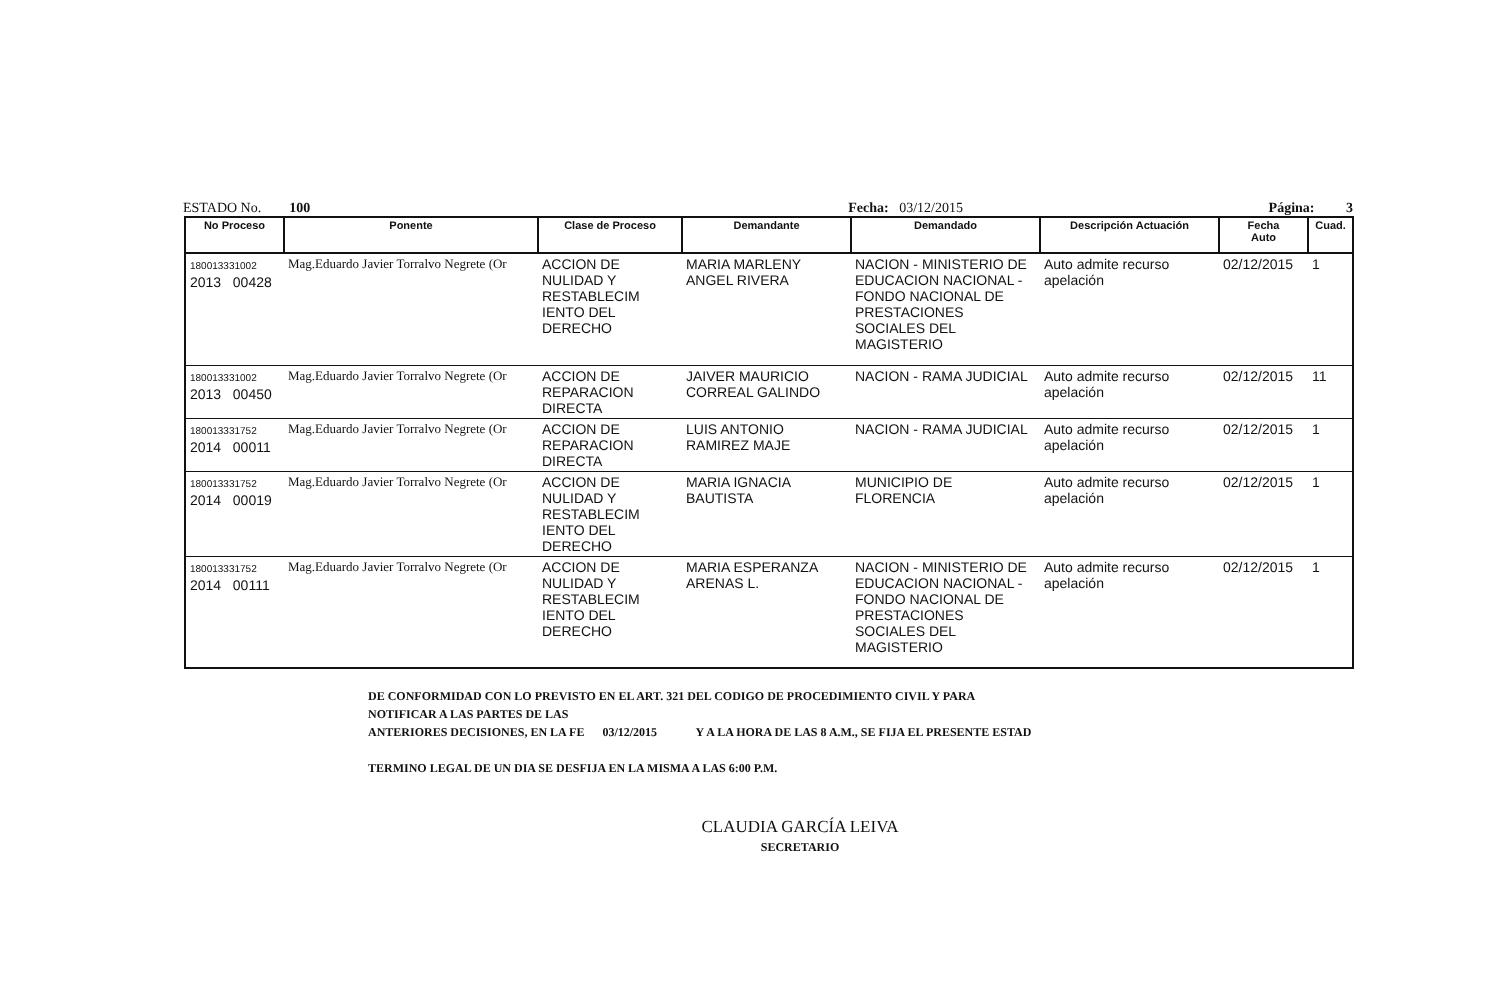ESTADO No. 100 Fecha: 03/12/2015 Página: 3
| No Proceso | Ponente | Clase de Proceso | Demandante | Demandado | Descripción Actuación | Fecha Auto | Cuad. |
| --- | --- | --- | --- | --- | --- | --- | --- |
| 180013331002 2013 00428 | Mag.Eduardo Javier Torralvo Negrete (Or | ACCION DE NULIDAD Y RESTABLECIM IENTO DEL DERECHO | MARIA MARLENY ANGEL RIVERA | NACION - MINISTERIO DE EDUCACION NACIONAL - FONDO NACIONAL DE PRESTACIONES SOCIALES DEL MAGISTERIO | Auto admite recurso apelación | 02/12/2015 | 1 |
| 180013331002 2013 00450 | Mag.Eduardo Javier Torralvo Negrete (Or | ACCION DE REPARACION DIRECTA | JAIVER MAURICIO CORREAL GALINDO | NACION - RAMA JUDICIAL | Auto admite recurso apelación | 02/12/2015 | 11 |
| 180013331752 2014 00011 | Mag.Eduardo Javier Torralvo Negrete (Or | ACCION DE REPARACION DIRECTA | LUIS ANTONIO RAMIREZ MAJE | NACION - RAMA JUDICIAL | Auto admite recurso apelación | 02/12/2015 | 1 |
| 180013331752 2014 00019 | Mag.Eduardo Javier Torralvo Negrete (Or | ACCION DE NULIDAD Y RESTABLECIM IENTO DEL DERECHO | MARIA IGNACIA BAUTISTA | MUNICIPIO DE FLORENCIA | Auto admite recurso apelación | 02/12/2015 | 1 |
| 180013331752 2014 00111 | Mag.Eduardo Javier Torralvo Negrete (Or | ACCION DE NULIDAD Y RESTABLECIM IENTO DEL DERECHO | MARIA ESPERANZA ARENAS L. | NACION - MINISTERIO DE EDUCACION NACIONAL - FONDO NACIONAL DE PRESTACIONES SOCIALES DEL MAGISTERIO | Auto admite recurso apelación | 02/12/2015 | 1 |
DE CONFORMIDAD CON LO PREVISTO EN EL ART. 321 DEL CODIGO DE PROCEDIMIENTO CIVIL Y PARA
NOTIFICAR A LAS PARTES DE LAS
ANTERIORES DECISIONES, EN LA FE 03/12/2015 Y A LA HORA DE LAS 8 A.M., SE FIJA EL PRESENTE ESTAD
TERMINO LEGAL DE UN DIA SE DESFIJA EN LA MISMA A LAS 6:00 P.M.
CLAUDIA GARCÍA LEIVA
SECRETARIO